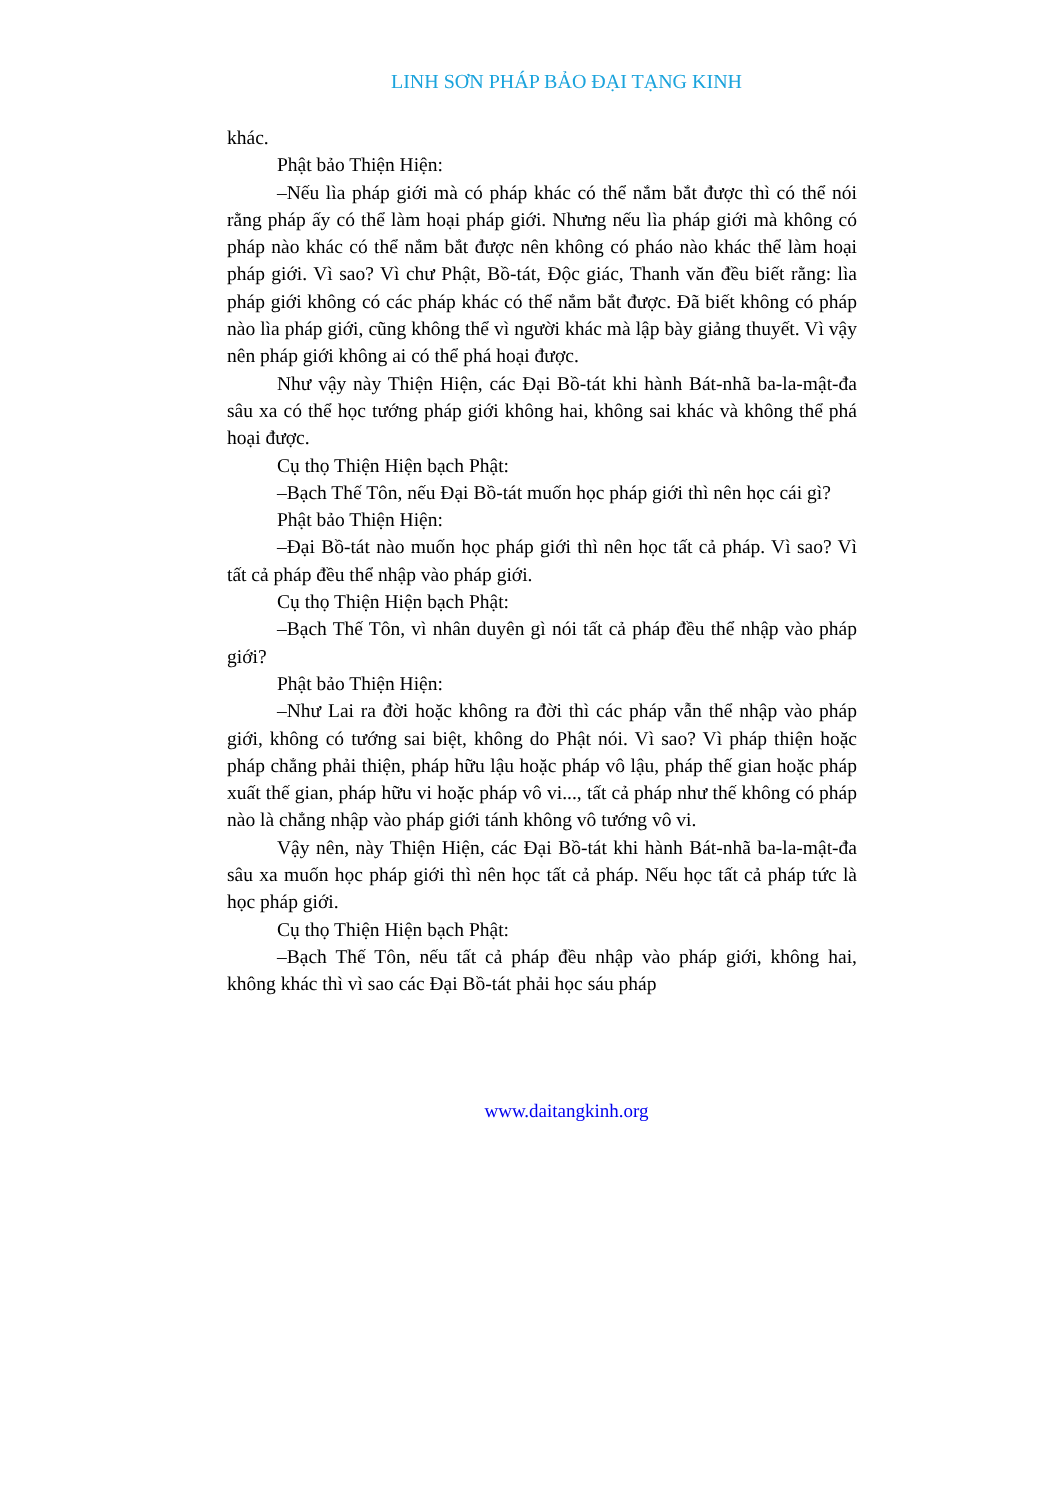LINH SƠN PHÁP BẢO ĐẠI TẠNG KINH
khác.
Phật bảo Thiện Hiện:
–Nếu lìa pháp giới mà có pháp khác có thể nắm bắt được thì có thể nói rằng pháp ấy có thể làm hoại pháp giới. Nhưng nếu lìa pháp giới mà không có pháp nào khác có thể nắm bắt được nên không có pháo nào khác thể làm hoại pháp giới. Vì sao? Vì chư Phật, Bồ-tát, Độc giác, Thanh văn đều biết rằng: lìa pháp giới không có các pháp khác có thể nắm bắt được. Đã biết không có pháp nào lìa pháp giới, cũng không thể vì người khác mà lập bày giảng thuyết. Vì vậy nên pháp giới không ai có thể phá hoại được.
Như vậy này Thiện Hiện, các Đại Bồ-tát khi hành Bát-nhã ba-la-mật-đa sâu xa có thể học tướng pháp giới không hai, không sai khác và không thể phá hoại được.
Cụ thọ Thiện Hiện bạch Phật:
–Bạch Thế Tôn, nếu Đại Bồ-tát muốn học pháp giới thì nên học cái gì?
Phật bảo Thiện Hiện:
–Đại Bồ-tát nào muốn học pháp giới thì nên học tất cả pháp. Vì sao? Vì tất cả pháp đều thể nhập vào pháp giới.
Cụ thọ Thiện Hiện bạch Phật:
–Bạch Thế Tôn, vì nhân duyên gì nói tất cả pháp đều thể nhập vào pháp giới?
Phật bảo Thiện Hiện:
–Như Lai ra đời hoặc không ra đời thì các pháp vẫn thể nhập vào pháp giới, không có tướng sai biệt, không do Phật nói. Vì sao? Vì pháp thiện hoặc pháp chẳng phải thiện, pháp hữu lậu hoặc pháp vô lậu, pháp thế gian hoặc pháp xuất thế gian, pháp hữu vi hoặc pháp vô vi..., tất cả pháp như thế không có pháp nào là chẳng nhập vào pháp giới tánh không vô tướng vô vi.
Vậy nên, này Thiện Hiện, các Đại Bồ-tát khi hành Bát-nhã ba-la-mật-đa sâu xa muốn học pháp giới thì nên học tất cả pháp. Nếu học tất cả pháp tức là học pháp giới.
Cụ thọ Thiện Hiện bạch Phật:
–Bạch Thế Tôn, nếu tất cả pháp đều nhập vào pháp giới, không hai, không khác thì vì sao các Đại Bồ-tát phải học sáu pháp
www.daitangkinh.org